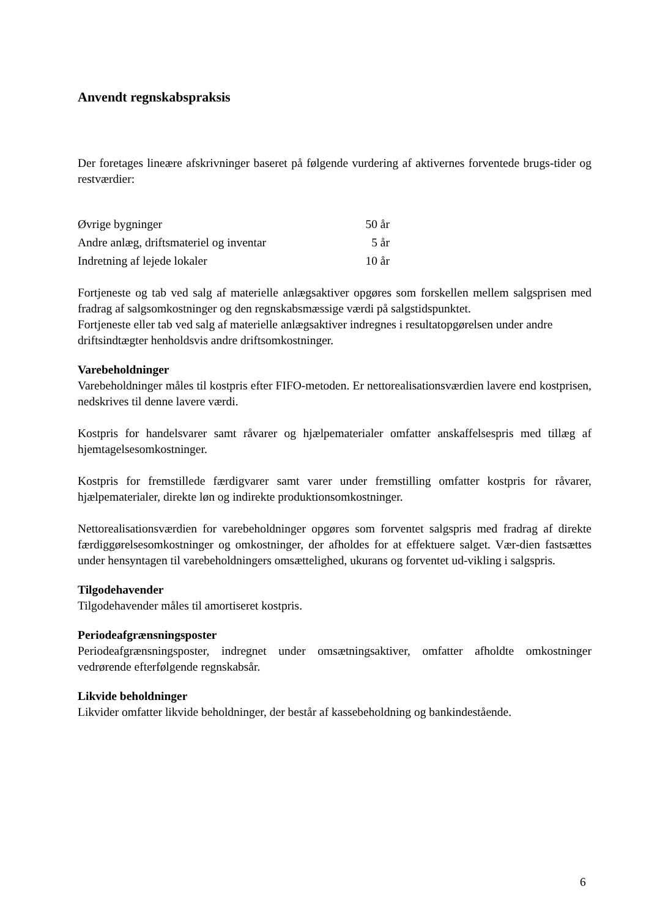Anvendt regnskabspraksis
Der foretages lineære afskrivninger baseret på følgende vurdering af aktivernes forventede brugs-tider og restværdier:
| Øvrige bygninger | 50 år |
| Andre anlæg, driftsmateriel og inventar | 5 år |
| Indretning af lejede lokaler | 10 år |
Fortjeneste og tab ved salg af materielle anlægsaktiver opgøres som forskellen mellem salgsprisen med fradrag af salgsomkostninger og den regnskabsmæssige værdi på salgstidspunktet.
Fortjeneste eller tab ved salg af materielle anlægsaktiver indregnes i resultatopgørelsen under andre driftsindtægter henholdsvis andre driftsomkostninger.
Varebeholdninger
Varebeholdninger måles til kostpris efter FIFO-metoden. Er nettorealisationsværdien lavere end kostprisen, nedskrives til denne lavere værdi.
Kostpris for handelsvarer samt råvarer og hjælpematerialer omfatter anskaffelsespris med tillæg af hjemtagelsesomkostninger.
Kostpris for fremstillede færdigvarer samt varer under fremstilling omfatter kostpris for råvarer, hjælpematerialer, direkte løn og indirekte produktionsomkostninger.
Nettorealisationsværdien for varebeholdninger opgøres som forventet salgspris med fradrag af direkte færdiggørelsesomkostninger og omkostninger, der afholdes for at effektuere salget. Vær-dien fastsættes under hensyntagen til varebeholdningers omsættelighed, ukurans og forventet ud-vikling i salgspris.
Tilgodehavender
Tilgodehavender måles til amortiseret kostpris.
Periodeafgrænsningsposter
Periodeafgrænsningsposter, indregnet under omsætningsaktiver, omfatter afholdte omkostninger vedrørende efterfølgende regnskabsår.
Likvide beholdninger
Likvider omfatter likvide beholdninger, der består af kassebeholdning og bankindestående.
6